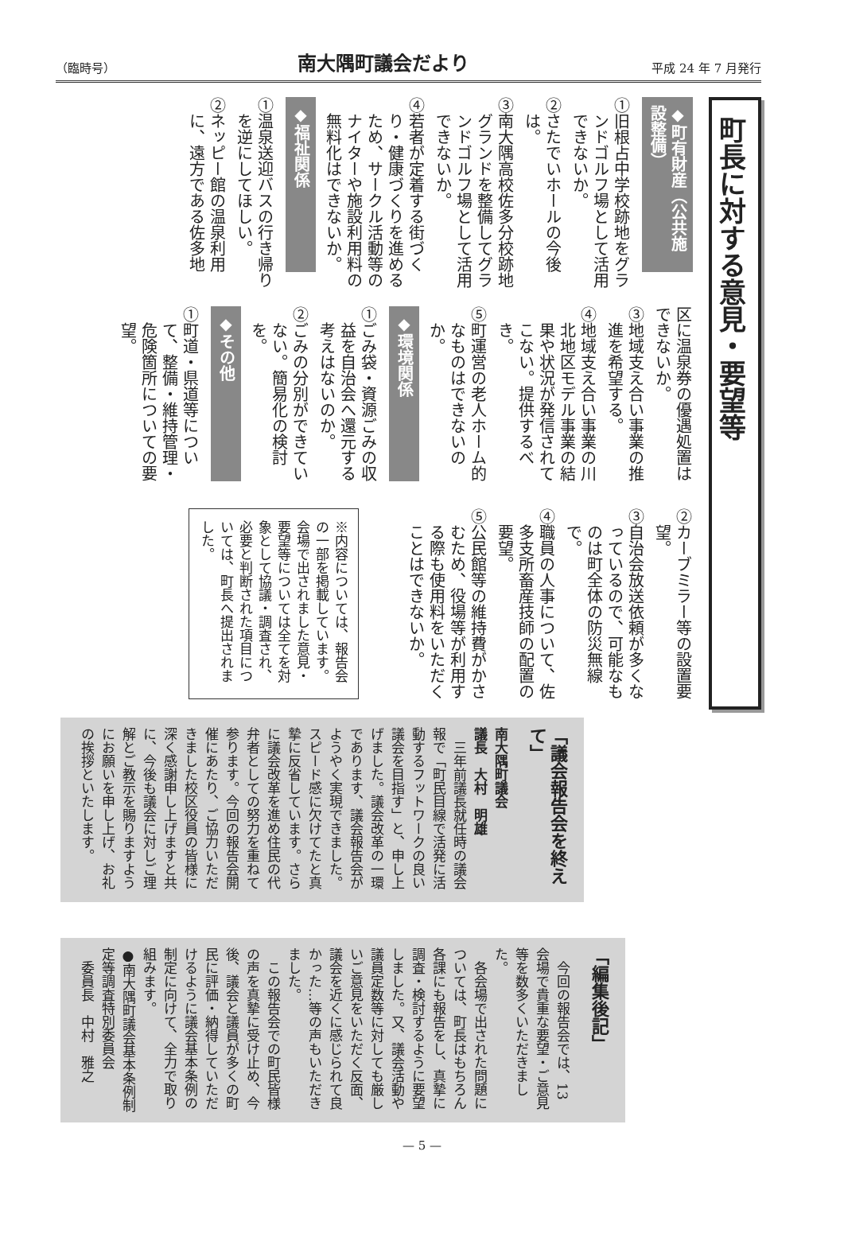（臨時号） 南大隅町議会だより 平成 24 年 7 月発行
町長に対する意見・要望等
◆町有財産（公共施設整備）
①旧根占中学校跡地をグランドゴルフ場として活用できないか。
②さたでいホールの今後は。
③南大隅高校佐多分校跡地グランドを整備してグランドゴルフ場として活用できないか。
④若者が定着する街づくり・健康づくりを進めるため、サークル活動等のナイターや施設利用料の無料化はできないか。
◆福祉関係
①温泉送迎バスの行き帰りを逆にしてほしい。
②ネッピー館の温泉利用に、遠方である佐多地
区に温泉券の優遇処置はできないか。
③地域支え合い事業の推進を希望する。
④地域支え合い事業の川北地区モデル事業の結果や状況が発信されてこない。提供するべき。
⑤町運営の老人ホーム的なものはできないのか。
◆環境関係
①ごみ袋・資源ごみの収益を自治会へ還元する考えはないのか。
②ごみの分別ができていない。簡易化の検討を。
◆その他
①町道・県道等について、整備・維持管理・危険箇所についての要望。
②カーブミラー等の設置要望。
③自治会放送依頼が多くなっているので、可能なものは町全体の防災無線で。
④職員の人事について、佐多支所畜産技師の配置の要望。
⑤公民館等の維持費がかさむため、役場等が利用する際も使用料をいただくことはできないか。
※内容については、報告会の一部を掲載しています。会場で出されました意見・要望等については全てを対象として協議・調査され、必要と判断された項目については、町長へ提出されました。
「議会報告会を終えて」
南大隅町議会
議長　大村　明雄
　三年前議長就任時の議会報で「町民目線で活発に活動するフットワークの良い議会を目指す」と、申し上げました。議会改革の一環であります、議会報告会がようやく実現できました。スピード感に欠けてたと真摯に反省しています。さらに議会改革を進め住民の代弁者としての努力を重ねて参ります。今回の報告会開催にあたり、ご協力いただきました校区役員の皆様に深く感謝申し上げますと共に、今後も議会に対しご理解とご教示を賜りますようにお願いを申し上げ、お礼の挨拶といたします。
「編集後記」
　今回の報告会では、13会場で貴重な要望・ご意見等を数多くいただきました。
　各会場で出された問題については、町長はもちろん各課にも報告をし、真摯に調査・検討するように要望しました。又、議会活動や議員定数等に対しても厳しいご意見をいただく反面、議会を近くに感じられて良かった…等の声もいただきました。
　この報告会での町民皆様の声を真摯に受け止め、今後、議会と議員が多くの町民に評価・納得していただけるように議会基本条例の制定に向けて、全力で取り組みます。
●南大隅町議会基本条例制定等調査特別委員会
　委員長　中村　雅之
— 5 —